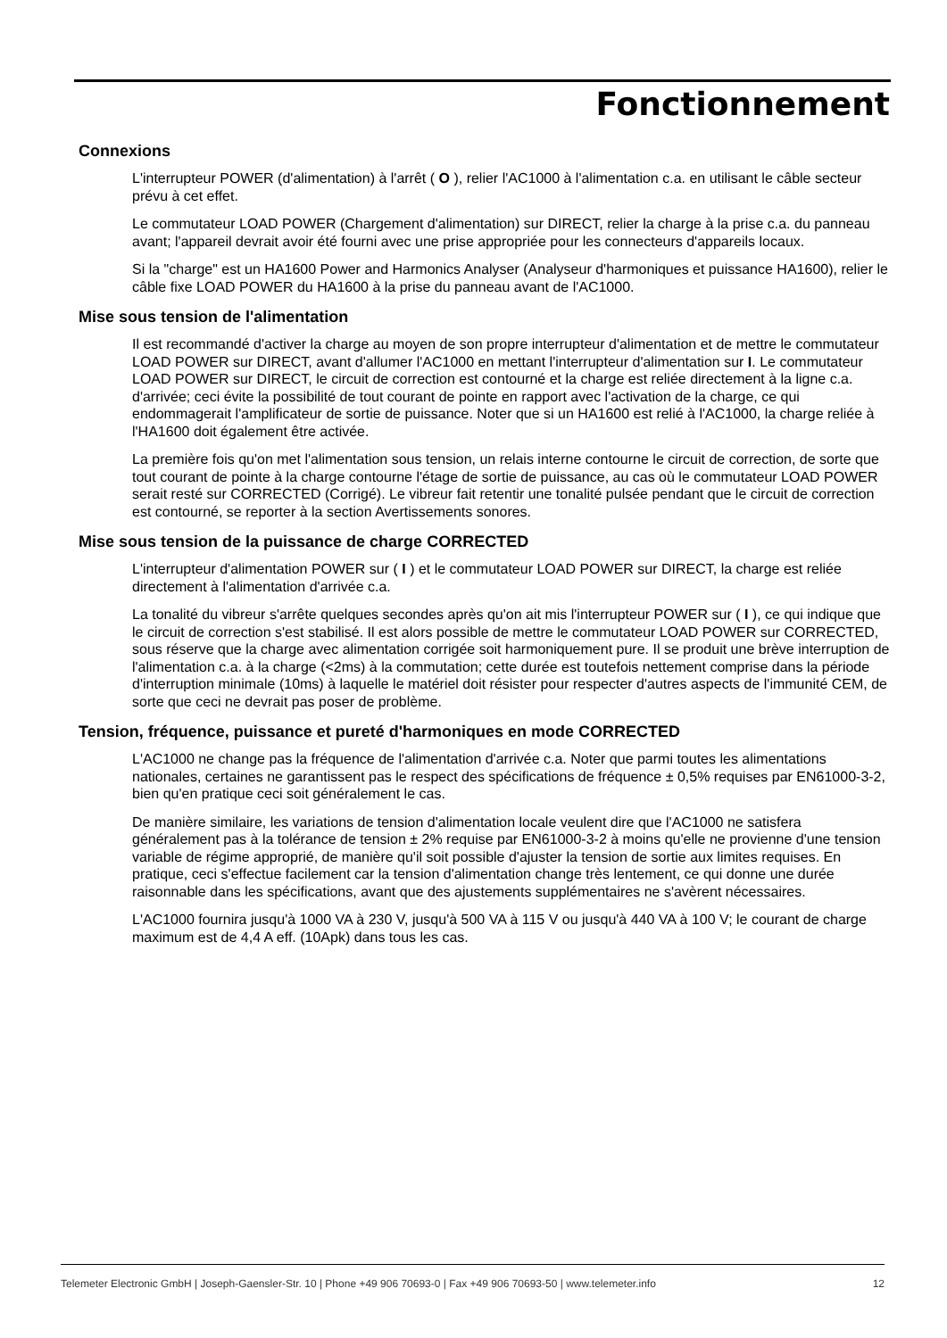Fonctionnement
Connexions
L'interrupteur POWER (d'alimentation) à l'arrêt ( O ), relier l'AC1000 à l'alimentation c.a. en utilisant le câble secteur prévu à cet effet.
Le commutateur LOAD POWER (Chargement d'alimentation) sur DIRECT, relier la charge à la prise c.a. du panneau avant; l'appareil devrait avoir été fourni avec une prise appropriée pour les connecteurs d'appareils locaux.
Si la "charge" est un HA1600 Power and Harmonics Analyser (Analyseur d'harmoniques et puissance HA1600), relier le câble fixe LOAD POWER du HA1600 à la prise du panneau avant de l'AC1000.
Mise sous tension de l'alimentation
Il est recommandé d'activer la charge au moyen de son propre interrupteur d'alimentation et de mettre le commutateur LOAD POWER sur DIRECT, avant d'allumer l'AC1000 en mettant l'interrupteur d'alimentation sur I. Le commutateur LOAD POWER sur DIRECT, le circuit de correction est contourné et la charge est reliée directement à la ligne c.a. d'arrivée; ceci évite la possibilité de tout courant de pointe en rapport avec l'activation de la charge, ce qui endommagerait l'amplificateur de sortie de puissance. Noter que si un HA1600 est relié à l'AC1000, la charge reliée à l'HA1600 doit également être activée.
La première fois qu'on met l'alimentation sous tension, un relais interne contourne le circuit de correction, de sorte que tout courant de pointe à la charge contourne l'étage de sortie de puissance, au cas où le commutateur LOAD POWER serait resté sur CORRECTED (Corrigé). Le vibreur fait retentir une tonalité pulsée pendant que le circuit de correction est contourné, se reporter à la section Avertissements sonores.
Mise sous tension de la puissance de charge CORRECTED
L'interrupteur d'alimentation POWER sur ( I ) et le commutateur LOAD POWER sur DIRECT, la charge est reliée directement à l'alimentation d'arrivée c.a.
La tonalité du vibreur s'arrête quelques secondes après qu'on ait mis l'interrupteur POWER sur ( I ), ce qui indique que le circuit de correction s'est stabilisé. Il est alors possible de mettre le commutateur LOAD POWER sur CORRECTED, sous réserve que la charge avec alimentation corrigée soit harmoniquement pure. Il se produit une brève interruption de l'alimentation c.a. à la charge (<2ms) à la commutation; cette durée est toutefois nettement comprise dans la période d'interruption minimale (10ms) à laquelle le matériel doit résister pour respecter d'autres aspects de l'immunité CEM, de sorte que ceci ne devrait pas poser de problème.
Tension, fréquence, puissance et pureté d'harmoniques en mode CORRECTED
L'AC1000 ne change pas la fréquence de l'alimentation d'arrivée c.a. Noter que parmi toutes les alimentations nationales, certaines ne garantissent pas le respect des spécifications de fréquence ± 0,5% requises par EN61000-3-2, bien qu'en pratique ceci soit généralement le cas.
De manière similaire, les variations de tension d'alimentation locale veulent dire que l'AC1000 ne satisfera généralement pas à la tolérance de tension ± 2% requise par EN61000-3-2 à moins qu'elle ne provienne d'une tension variable de régime approprié, de manière qu'il soit possible d'ajuster la tension de sortie aux limites requises. En pratique, ceci s'effectue facilement car la tension d'alimentation change très lentement, ce qui donne une durée raisonnable dans les spécifications, avant que des ajustements supplémentaires ne s'avèrent nécessaires.
L'AC1000 fournira jusqu'à 1000 VA à 230 V, jusqu'à 500 VA à 115 V ou jusqu'à 440 VA à 100 V; le courant de charge maximum est de 4,4 A eff. (10Apk) dans tous les cas.
Telemeter Electronic GmbH | Joseph-Gaensler-Str. 10 | Phone +49 906 70693-0 | Fax +49 906 70693-50 | www.telemeter.info 12